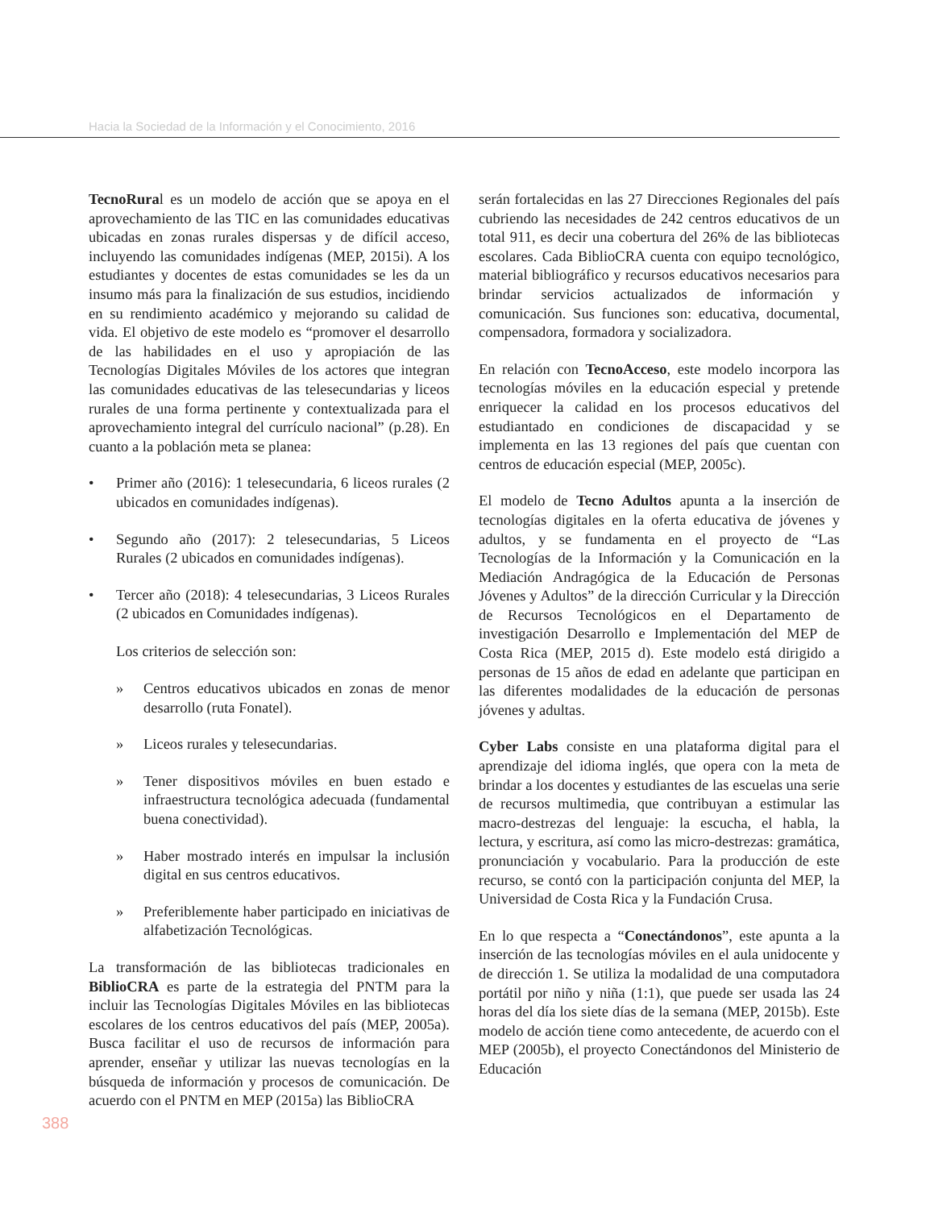Hacia la Sociedad de la Información y el Conocimiento, 2016
TecnoRural es un modelo de acción que se apoya en el aprovechamiento de las TIC en las comunidades educativas ubicadas en zonas rurales dispersas y de difícil acceso, incluyendo las comunidades indígenas (MEP, 2015i). A los estudiantes y docentes de estas comunidades se les da un insumo más para la finalización de sus estudios, incidiendo en su rendimiento académico y mejorando su calidad de vida. El objetivo de este modelo es “promover el desarrollo de las habilidades en el uso y apropiación de las Tecnologías Digitales Móviles de los actores que integran las comunidades educativas de las telesecundarias y liceos rurales de una forma pertinente y contextualizada para el aprovechamiento integral del currículo nacional” (p.28). En cuanto a la población meta se planea:
• Primer año (2016): 1 telesecundaria, 6 liceos rurales (2 ubicados en comunidades indígenas).
• Segundo año (2017): 2 telesecundarias, 5 Liceos Rurales (2 ubicados en comunidades indígenas).
• Tercer año (2018): 4 telesecundarias, 3 Liceos Rurales (2 ubicados en Comunidades indígenas).
Los criterios de selección son:
» Centros educativos ubicados en zonas de menor desarrollo (ruta Fonatel).
» Liceos rurales y telesecundarias.
» Tener dispositivos móviles en buen estado e infraestructura tecnológica adecuada (fundamental buena conectividad).
» Haber mostrado interés en impulsar la inclusión digital en sus centros educativos.
» Preferiblemente haber participado en iniciativas de alfabetización Tecnológicas.
La transformación de las bibliotecas tradicionales en BiblioCRA es parte de la estrategia del PNTM para la incluir las Tecnologías Digitales Móviles en las bibliotecas escolares de los centros educativos del país (MEP, 2005a). Busca facilitar el uso de recursos de información para aprender, enseñar y utilizar las nuevas tecnologías en la búsqueda de información y procesos de comunicación. De acuerdo con el PNTM en MEP (2015a) las BiblioCRA
serán fortalecidas en las 27 Direcciones Regionales del país cubriendo las necesidades de 242 centros educativos de un total 911, es decir una cobertura del 26% de las bibliotecas escolares. Cada BiblioCRA cuenta con equipo tecnológico, material bibliográfico y recursos educativos necesarios para brindar servicios actualizados de información y comunicación. Sus funciones son: educativa, documental, compensadora, formadora y socializadora.
En relación con TecnoAcceso, este modelo incorpora las tecnologías móviles en la educación especial y pretende enriquecer la calidad en los procesos educativos del estudiantado en condiciones de discapacidad y se implementa en las 13 regiones del país que cuentan con centros de educación especial (MEP, 2005c).
El modelo de Tecno Adultos apunta a la inserción de tecnologías digitales en la oferta educativa de jóvenes y adultos, y se fundamenta en el proyecto de “Las Tecnologías de la Información y la Comunicación en la Mediación Andragógica de la Educación de Personas Jóvenes y Adultos” de la dirección Curricular y la Dirección de Recursos Tecnológicos en el Departamento de investigación Desarrollo e Implementación del MEP de Costa Rica (MEP, 2015 d). Este modelo está dirigido a personas de 15 años de edad en adelante que participan en las diferentes modalidades de la educación de personas jóvenes y adultas.
Cyber Labs consiste en una plataforma digital para el aprendizaje del idioma inglés, que opera con la meta de brindar a los docentes y estudiantes de las escuelas una serie de recursos multimedia, que contribuyan a estimular las macro-destrezas del lenguaje: la escucha, el habla, la lectura, y escritura, así como las micro-destrezas: gramática, pronunciación y vocabulario. Para la producción de este recurso, se contó con la participación conjunta del MEP, la Universidad de Costa Rica y la Fundación Crusa.
En lo que respecta a “Conectándonos”, este apunta a la inserción de las tecnologías móviles en el aula unidocente y de dirección 1. Se utiliza la modalidad de una computadora portátil por niño y niña (1:1), que puede ser usada las 24 horas del día los siete días de la semana (MEP, 2015b). Este modelo de acción tiene como antecedente, de acuerdo con el MEP (2005b), el proyecto Conectándonos del Ministerio de Educación
388